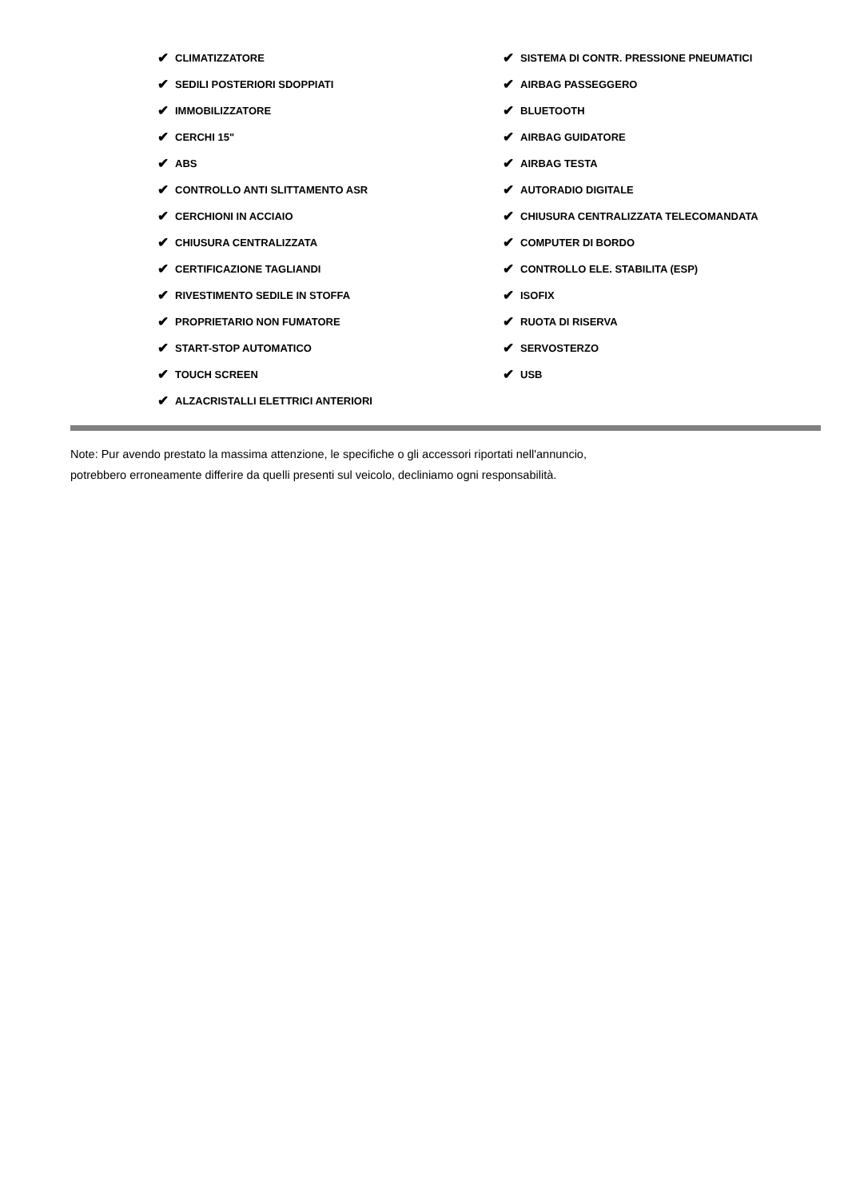✔ CLIMATIZZATORE
✔ SEDILI POSTERIORI SDOPPIATI
✔ IMMOBILIZZATORE
✔ CERCHI 15"
✔ ABS
✔ CONTROLLO ANTI SLITTAMENTO ASR
✔ CERCHIONI IN ACCIAIO
✔ CHIUSURA CENTRALIZZATA
✔ CERTIFICAZIONE TAGLIANDI
✔ RIVESTIMENTO SEDILE IN STOFFA
✔ PROPRIETARIO NON FUMATORE
✔ START-STOP AUTOMATICO
✔ TOUCH SCREEN
✔ ALZACRISTALLI ELETTRICI ANTERIORI
✔ SISTEMA DI CONTR. PRESSIONE PNEUMATICI
✔ AIRBAG PASSEGGERO
✔ BLUETOOTH
✔ AIRBAG GUIDATORE
✔ AIRBAG TESTA
✔ AUTORADIO DIGITALE
✔ CHIUSURA CENTRALIZZATA TELECOMANDATA
✔ COMPUTER DI BORDO
✔ CONTROLLO ELE. STABILITA (ESP)
✔ ISOFIX
✔ RUOTA DI RISERVA
✔ SERVOSTERZO
✔ USB
Note: Pur avendo prestato la massima attenzione, le specifiche o gli accessori riportati nell'annuncio,
potrebbero erroneamente differire da quelli presenti sul veicolo, decliniamo ogni responsabilità.